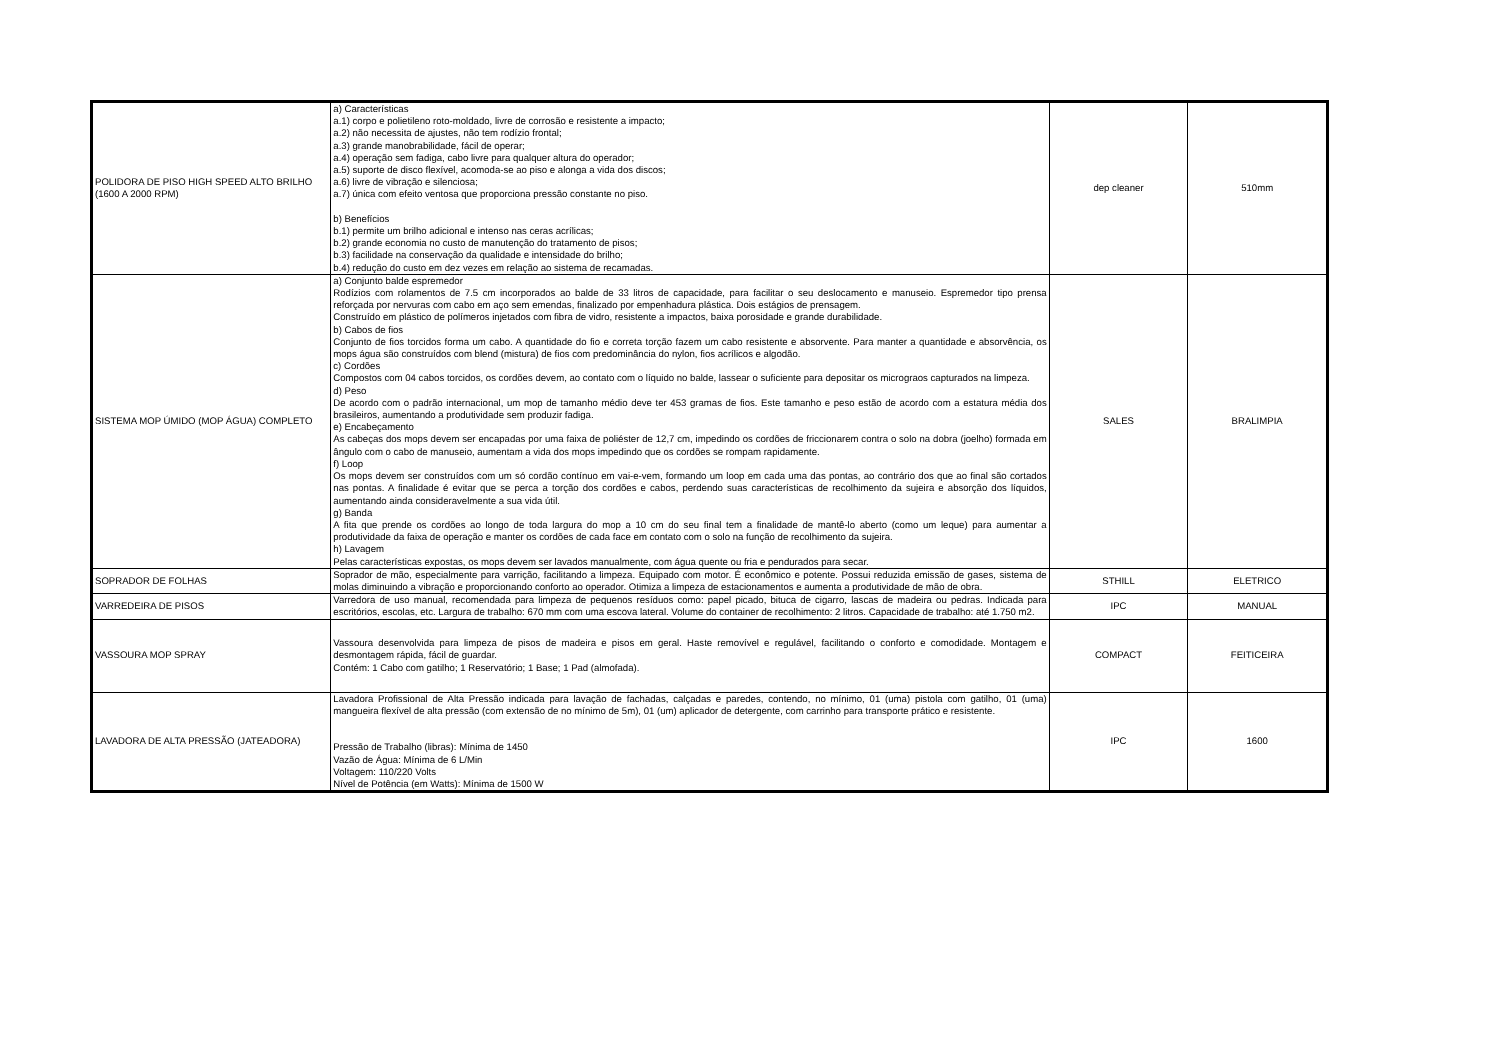| POLIDORA DE PISO HIGH SPEED ALTO BRILHO (1600 A 2000 RPM) | a) Características a.1) corpo e polietileno roto-moldado, livre de corrosão e resistente a impacto; a.2) não necessita de ajustes, não tem rodízio frontal; a.3) grande manobrabilidade, fácil de operar; a.4) operação sem fadiga, cabo livre para qualquer altura do operador; a.5) suporte de disco flexível, acomoda-se ao piso e alonga a vida dos discos; a.6) livre de vibração e silenciosa; a.7) única com efeito ventosa que proporciona pressão constante no piso. b) Benefícios b.1) permite um brilho adicional e intenso nas ceras acrílicas; b.2) grande economia no custo de manutenção do tratamento de pisos; b.3) facilidade na conservação da qualidade e intensidade do brilho; b.4) redução do custo em dez vezes em relação ao sistema de recamadas. | dep cleaner | 510mm |
| SISTEMA MOP ÚMIDO (MOP ÁGUA) COMPLETO | a) Conjunto balde espremedor Rodízios com rolamentos de 7.5 cm incorporados ao balde de 33 litros de capacidade, para facilitar o seu deslocamento e manuseio. Espremedor tipo prensa reforçada por nervuras com cabo em aço sem emendas, finalizado por empenhadura plástica. Dois estágios de prensagem. Construído em plástico de polímeros injetados com fibra de vidro, resistente a impactos, baixa porosidade e grande durabilidade. b) Cabos de fios Conjunto de fios torcidos forma um cabo. A quantidade do fio e correta torção fazem um cabo resistente e absorvente. Para manter a quantidade e absorvência, os mops água são construídos com blend (mistura) de fios com predominância do nylon, fios acrílicos e algodão. c) Cordões Compostos com 04 cabos torcidos, os cordões devem, ao contato com o líquido no balde, lassear o suficiente para depositar os micrograos capturados na limpeza. d) Peso De acordo com o padrão internacional, um mop de tamanho médio deve ter 453 gramas de fios. Este tamanho e peso estão de acordo com a estatura média dos brasileiros, aumentando a produtividade sem produzir fadiga. e) Encabeçamento As cabeças dos mops devem ser encapadas por uma faixa de poliéster de 12,7 cm, impedindo os cordões de friccionarem contra o solo na dobra (joelho) formada em ângulo com o cabo de manuseio, aumentam a vida dos mops impedindo que os cordões se rompam rapidamente. f) Loop Os mops devem ser construídos com um só cordão contínuo em vai-e-vem, formando um loop em cada uma das pontas, ao contrário dos que ao final são cortados nas pontas. A finalidade é evitar que se perca a torção dos cordões e cabos, perdendo suas características de recolhimento da sujeira e absorção dos líquidos, aumentando ainda consideravelmente a sua vida útil. g) Banda A fita que prende os cordões ao longo de toda largura do mop a 10 cm do seu final tem a finalidade de mantê-lo aberto (como um leque) para aumentar a produtividade da faixa de operação e manter os cordões de cada face em contato com o solo na função de recolhimento da sujeira. h) Lavagem Pelas características expostas, os mops devem ser lavados manualmente, com água quente ou fria e pendurados para secar. | SALES | BRALIMPIA |
| SOPRADOR DE FOLHAS | Soprador de mão, especialmente para varrição, facilitando a limpeza. Equipado com motor. É econômico e potente. Possui reduzida emissão de gases, sistema de molas diminuindo a vibração e proporcionando conforto ao operador. Otimiza a limpeza de estacionamentos e aumenta a produtividade de mão de obra. | STHILL | ELETRICO |
| VARREDEIRA DE PISOS | Varredora de uso manual, recomendada para limpeza de pequenos resíduos como: papel picado, bituca de cigarro, lascas de madeira ou pedras. Indicada para escritórios, escolas, etc. Largura de trabalho: 670 mm com uma escova lateral. Volume do container de recolhimento: 2 litros. Capacidade de trabalho: até 1.750 m2. | IPC | MANUAL |
| VASSOURA MOP SPRAY | Vassoura desenvolvida para limpeza de pisos de madeira e pisos em geral. Haste removível e regulável, facilitando o conforto e comodidade. Montagem e desmontagem rápida, fácil de guardar. Contém: 1 Cabo com gatilho; 1 Reservatório; 1 Base; 1 Pad (almofada). | COMPACT | FEITICEIRA |
| LAVADORA DE ALTA PRESSÃO (JATEADORA) | Lavadora Profissional de Alta Pressão indicada para lavação de fachadas, calçadas e paredes, contendo, no mínimo, 01 (uma) pistola com gatilho, 01 (uma) mangueira flexível de alta pressão (com extensão de no mínimo de 5m), 01 (um) aplicador de detergente, com carrinho para transporte prático e resistente. Pressão de Trabalho (libras): Mínima de 1450 Vazão de Água: Mínima de 6 L/Min Voltagem: 110/220 Volts Nível de Potência (em Watts): Mínima de 1500 W | IPC | 1600 |